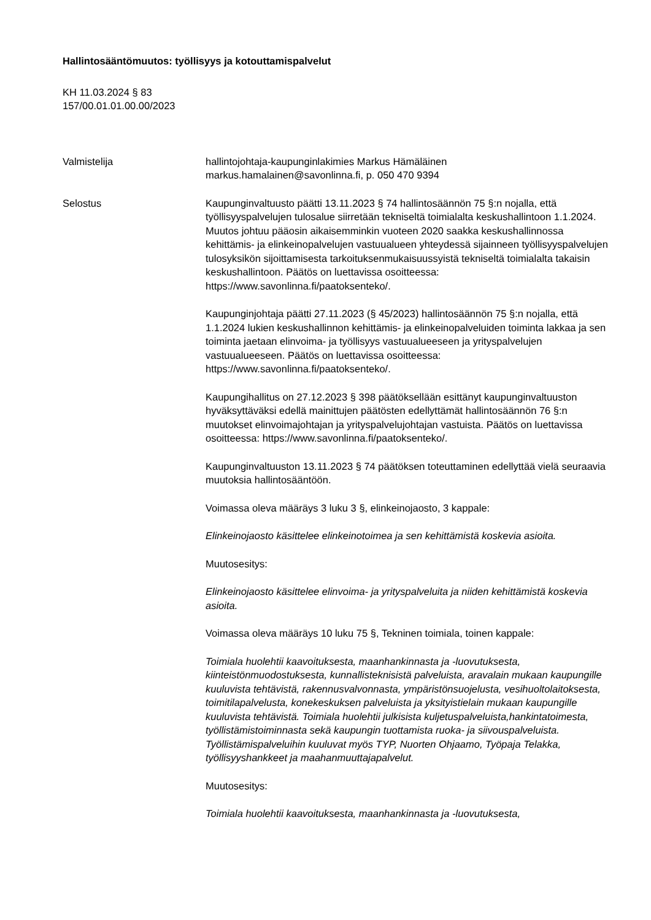Hallintosääntömuutos: työllisyys ja kotouttamispalvelut
KH 11.03.2024 § 83
157/00.01.01.00.00/2023
Valmistelija hallintojohtaja-kaupunginlakimies Markus Hämäläinen
markus.hamalainen@savonlinna.fi, p. 050 470 9394
Selostus Kaupunginvaltuusto päätti 13.11.2023 § 74 hallintosäännön 75 §:n nojalla, että työllisyyspalvelujen tulosalue siirretään tekniseltä toimialalta keskushallintoon 1.1.2024. Muutos johtuu pääosin aikaisemminkin vuoteen 2020 saakka keskushallinnossa kehittämis- ja elinkeinopalvelujen vastuualueen yhteydessä sijainneen työllisyyspalvelujen tulosyksikön sijoittamisesta tarkoituksenmukaisuussyistä tekniseltä toimialalta takaisin keskushallintoon. Päätös on luettavissa osoitteessa: https://www.savonlinna.fi/paatoksenteko/.
Kaupunginjohtaja päätti 27.11.2023 (§ 45/2023) hallintosäännön 75 §:n nojalla, että 1.1.2024 lukien keskushallinnon kehittämis- ja elinkeinopalveluiden toiminta lakkaa ja sen toiminta jaetaan elinvoima- ja työllisyys vastuualueeseen ja yrityspalvelujen vastuualueeseen. Päätös on luettavissa osoitteessa: https://www.savonlinna.fi/paatoksenteko/.
Kaupungihallitus on 27.12.2023 § 398 päätöksellään esittänyt kaupunginvaltuuston hyväksyttäväksi edellä mainittujen päätösten edellyttämät hallintosäännön 76 §:n muutokset elinvoimajohtajan ja yrityspalvelujohtajan vastuista. Päätös on luettavissa osoitteessa: https://www.savonlinna.fi/paatoksenteko/.
Kaupunginvaltuuston 13.11.2023 § 74 päätöksen toteuttaminen edellyttää vielä seuraavia muutoksia hallintosääntöön.
Voimassa oleva määräys 3 luku 3 §, elinkeinojaosto, 3 kappale:
Elinkeinojaosto käsittelee elinkeinotoimea ja sen kehittämistä koskevia asioita.
Muutosesitys:
Elinkeinojaosto käsittelee elinvoima- ja yrityspalveluita ja niiden kehittämistä koskevia asioita.
Voimassa oleva määräys 10 luku 75 §, Tekninen toimiala, toinen kappale:
Toimiala huolehtii kaavoituksesta, maanhankinnasta ja -luovutuksesta, kiinteistönmuodostuksesta, kunnallisteknisistä palveluista, aravalain mukaan kaupungille kuuluvista tehtävistä, rakennusvalvonnasta, ympäristönsuojelusta, vesihuoltolaitoksesta, toimitilapalvelusta, konekeskuksen palveluista ja yksityistielain mukaan kaupungille kuuluvista tehtävistä. Toimiala huolehtii julkisista kuljetuspalveluista,hankintatoimesta, työllistämistoiminnasta sekä kaupungin tuottamista ruoka- ja siivouspalveluista. Työllistämispalveluihin kuuluvat myös TYP, Nuorten Ohjaamo, Työpaja Telakka, työllisyyshankkeet ja maahanmuuttajapalvelut.
Muutosesitys:
Toimiala huolehtii kaavoituksesta, maanhankinnasta ja -luovutuksesta,